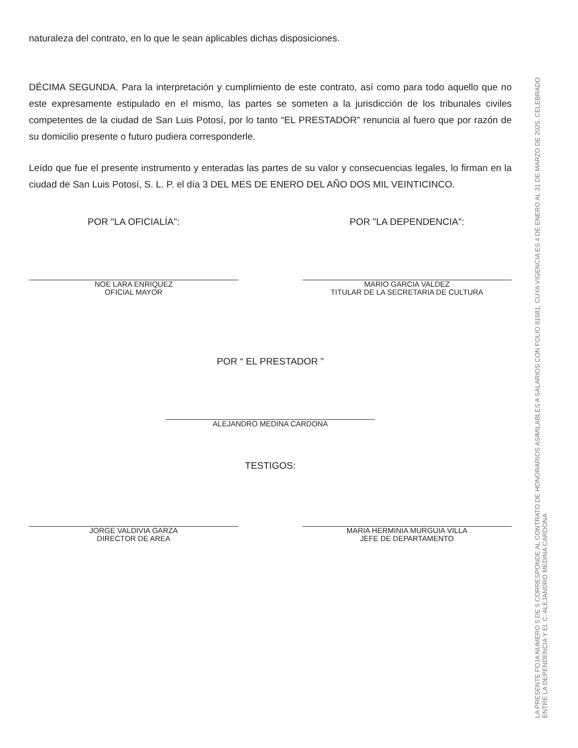naturaleza del contrato, en lo que le sean aplicables dichas disposiciones.
DÉCIMA SEGUNDA. Para la interpretación y cumplimiento de este contrato, así como para todo aquello que no este expresamente estipulado en el mismo, las partes se someten a la jurisdicción de los tribunales civiles competentes de la ciudad de San Luis Potosí, por lo tanto “EL PRESTADOR” renuncia al fuero que por razón de su domicilio presente o futuro pudiera corresponderle.
Leído que fue el presente instrumento y enteradas las partes de su valor y consecuencias legales, lo firman en la ciudad de San Luis Potosí, S. L. P. el día 3 DEL MES DE ENERO DEL AÑO DOS MIL VEINTICINCO.
POR "LA OFICIALÍA":
NOE LARA ENRIQUEZ
OFICIAL MAYOR
POR "LA DEPENDENCIA":
MARIO GARCIA VALDEZ
TITULAR DE LA SECRETARIA DE CULTURA
POR “ EL PRESTADOR ”
ALEJANDRO MEDINA CARDONA
TESTIGOS:
JORGE VALDIVIA GARZA
DIRECTOR DE AREA
MARIA HERMINIA MURGUIA VILLA
JEFE DE DEPARTAMENTO
LA PRESENTE FOJA NUMERO 5 DE 5 CORRESPONDE AL CONTRATO DE HONORARIOS ASIMILABLES A SALARIOS CON FOLIO 81681, CUYA VIGENCIA ES 4 DE ENERO AL 31 DE MARZO DE 2025, CELEBRADO ENTRE LA DEPENDENCIA Y EL C. ALEJANDRO MEDINA CARDONA